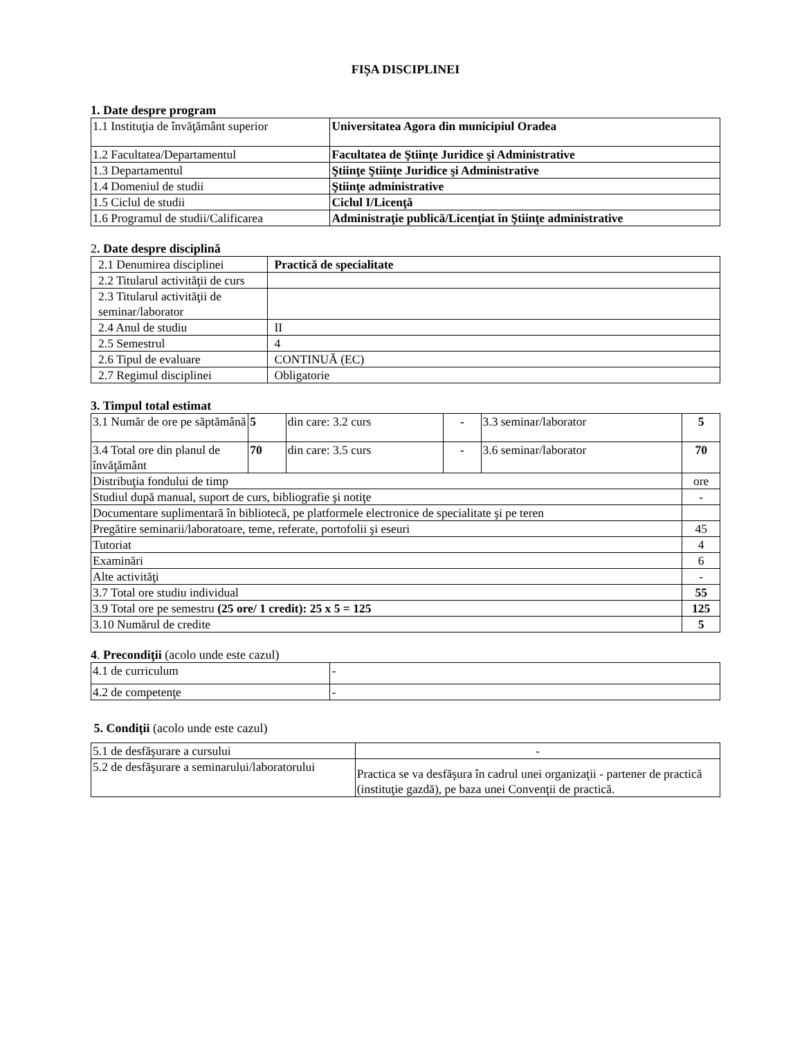FIȘA DISCIPLINEI
1. Date despre program
| 1.1 Instituţia de învăţământ superior | Universitatea Agora din municipiul Oradea |
| 1.2 Facultatea/Departamentul | Facultatea de Ştiinţe Juridice şi Administrative |
| 1.3 Departamentul | Ştiinţe Ştiinţe Juridice şi Administrative |
| 1.4 Domeniul de studii | Ştiinţe administrative |
| 1.5 Ciclul de studii | Ciclul I/Licenţă |
| 1.6 Programul de studii/Calificarea | Administraţie publică/Licenţiat în Ştiinţe administrative |
2. Date despre disciplină
| 2.1 Denumirea disciplinei | Practică de specialitate |
| 2.2 Titularul activităţii de curs | |
| 2.3 Titularul activităţii de seminar/laborator | |
| 2.4 Anul de studiu | II |
| 2.5 Semestrul | 4 |
| 2.6 Tipul de evaluare | CONTINUĂ (EC) |
| 2.7 Regimul disciplinei | Obligatorie |
3. Timpul total estimat
| 3.1 Număr de ore pe săptămână | 5 | din care: 3.2 curs | - | 3.3 seminar/laborator | 5 |
| 3.4 Total ore din planul de învăţământ | 70 | din care: 3.5 curs | - | 3.6 seminar/laborator | 70 |
| Distribuţia fondului de timp | | | | | ore |
| Studiul după manual, suport de curs, bibliografie şi notiţe | | | | | - |
| Documentare suplimentară în bibliotecă, pe platformele electronice de specialitate şi pe teren | | | | | |
| Pregătire seminarii/laboratoare, teme, referate, portofolii şi eseuri | | | | | 45 |
| Tutoriat | | | | | 4 |
| Examinări | | | | | 6 |
| Alte activităţi | | | | | - |
| 3.7 Total ore studiu individual | | | | | 55 |
| 3.9 Total ore pe semestru (25 ore/ 1 credit): 25 x 5 = 125 | | | | | 125 |
| 3.10 Numărul de credite | | | | | 5 |
4. Precondiţii (acolo unde este cazul)
| 4.1 de curriculum | - |
| 4.2 de competenţe | - |
5. Condiţii (acolo unde este cazul)
| 5.1 de desfăşurare a cursului | - |
| 5.2 de desfăşurare a seminarului/laboratorului | Practica se va desfăşura în cadrul unei organizaţii - partener de practică (instituţie gazdă), pe baza unei Convenţii de practică. |